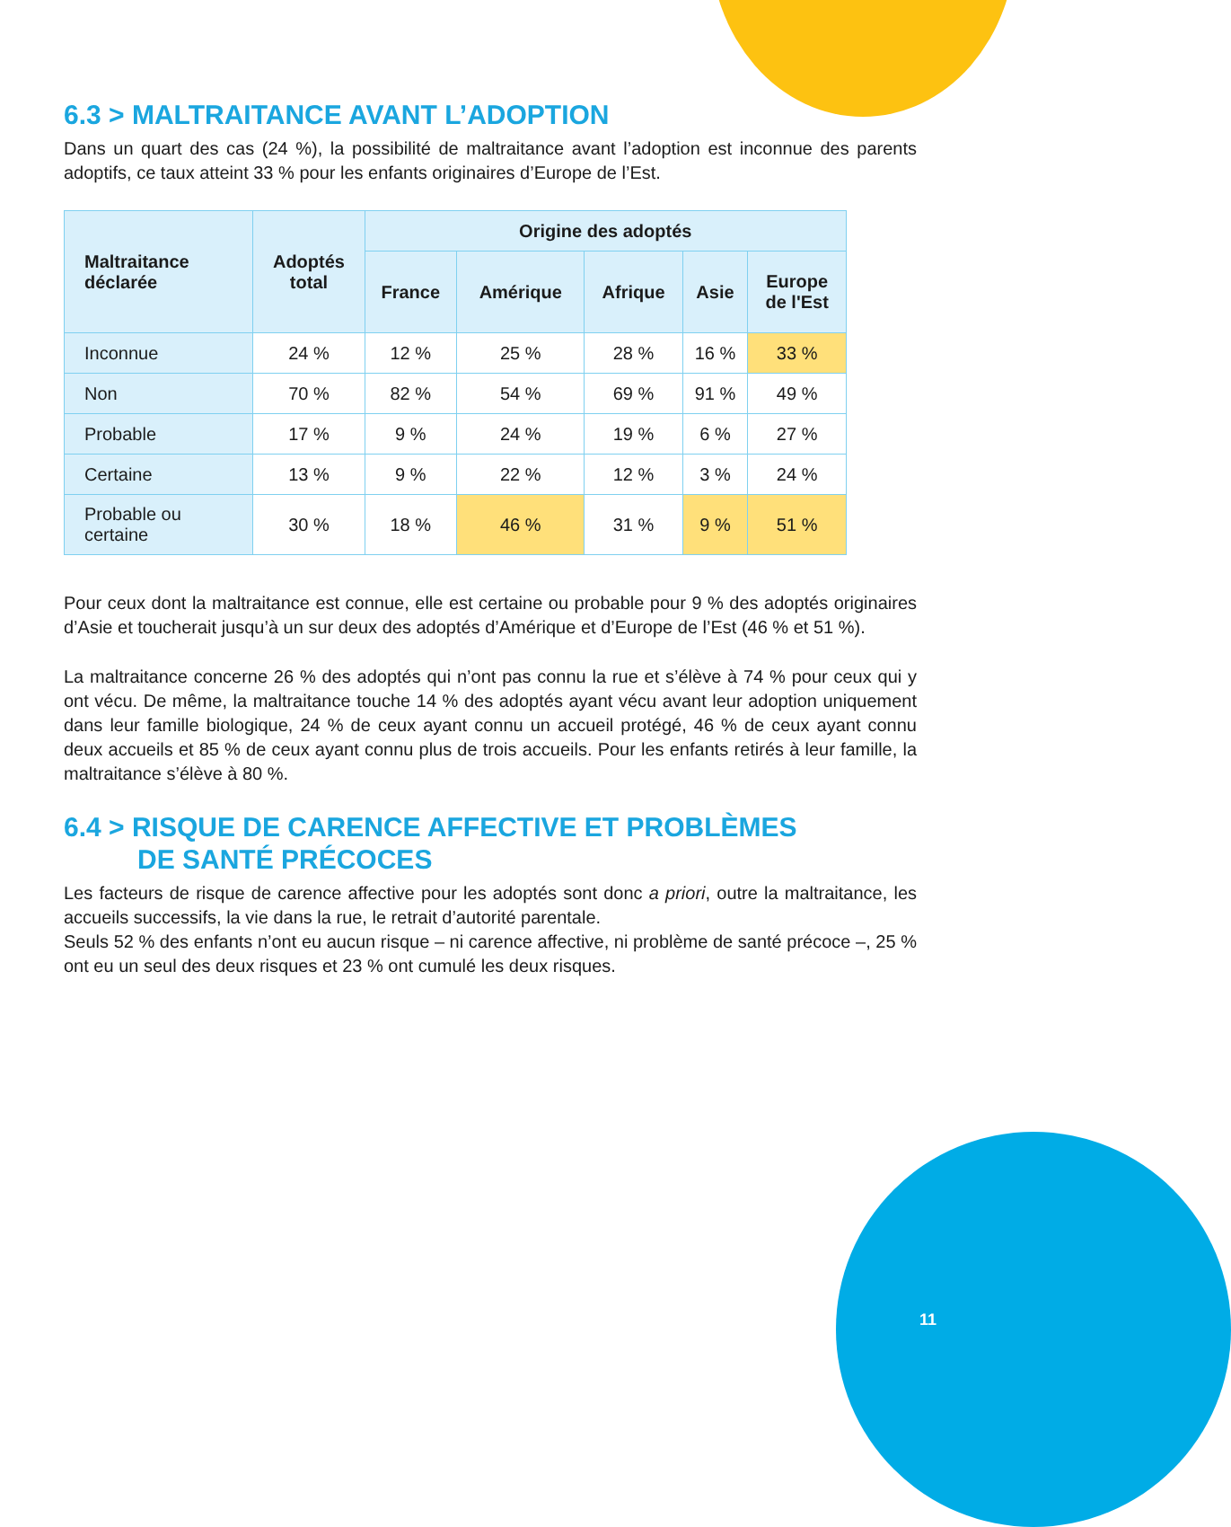6.3 > MALTRAITANCE AVANT L’ADOPTION
Dans un quart des cas (24 %), la possibilité de maltraitance avant l’adoption est inconnue des parents adoptifs, ce taux atteint 33 % pour les enfants originaires d’Europe de l’Est.
| Maltraitance déclarée | Adoptés total | Origine des adoptés | | | | |
| --- | --- | --- | --- | --- | --- | --- |
| | | France | Amérique | Afrique | Asie | Europe de l'Est |
| Inconnue | 24 % | 12 % | 25 % | 28 % | 16 % | 33 % |
| Non | 70 % | 82 % | 54 % | 69 % | 91 % | 49 % |
| Probable | 17 % | 9 % | 24 % | 19 % | 6 % | 27 % |
| Certaine | 13 % | 9 % | 22 % | 12 % | 3 % | 24 % |
| Probable ou certaine | 30 % | 18 % | 46 % | 31 % | 9 % | 51 % |
Pour ceux dont la maltraitance est connue, elle est certaine ou probable pour 9 % des adoptés originaires d’Asie et toucherait jusqu’à un sur deux des adoptés d’Amérique et d’Europe de l’Est (46 % et 51 %).
La maltraitance concerne 26 % des adoptés qui n’ont pas connu la rue et s’élève à 74 % pour ceux qui y ont vécu. De même, la maltraitance touche 14 % des adoptés ayant vécu avant leur adoption uniquement dans leur famille biologique, 24 % de ceux ayant connu un accueil protégé, 46 % de ceux ayant connu deux accueils et 85 % de ceux ayant connu plus de trois accueils. Pour les enfants retirés à leur famille, la maltraitance s’élève à 80 %.
6.4 > RISQUE DE CARENCE AFFECTIVE ET PROBLÈMES
DE SANTÉ PRÉCOCES
Les facteurs de risque de carence affective pour les adoptés sont donc a priori, outre la maltraitance, les accueils successifs, la vie dans la rue, le retrait d’autorité parentale.
Seuls 52 % des enfants n’ont eu aucun risque – ni carence affective, ni problème de santé précoce –, 25 % ont eu un seul des deux risques et 23 % ont cumulé les deux risques.
11